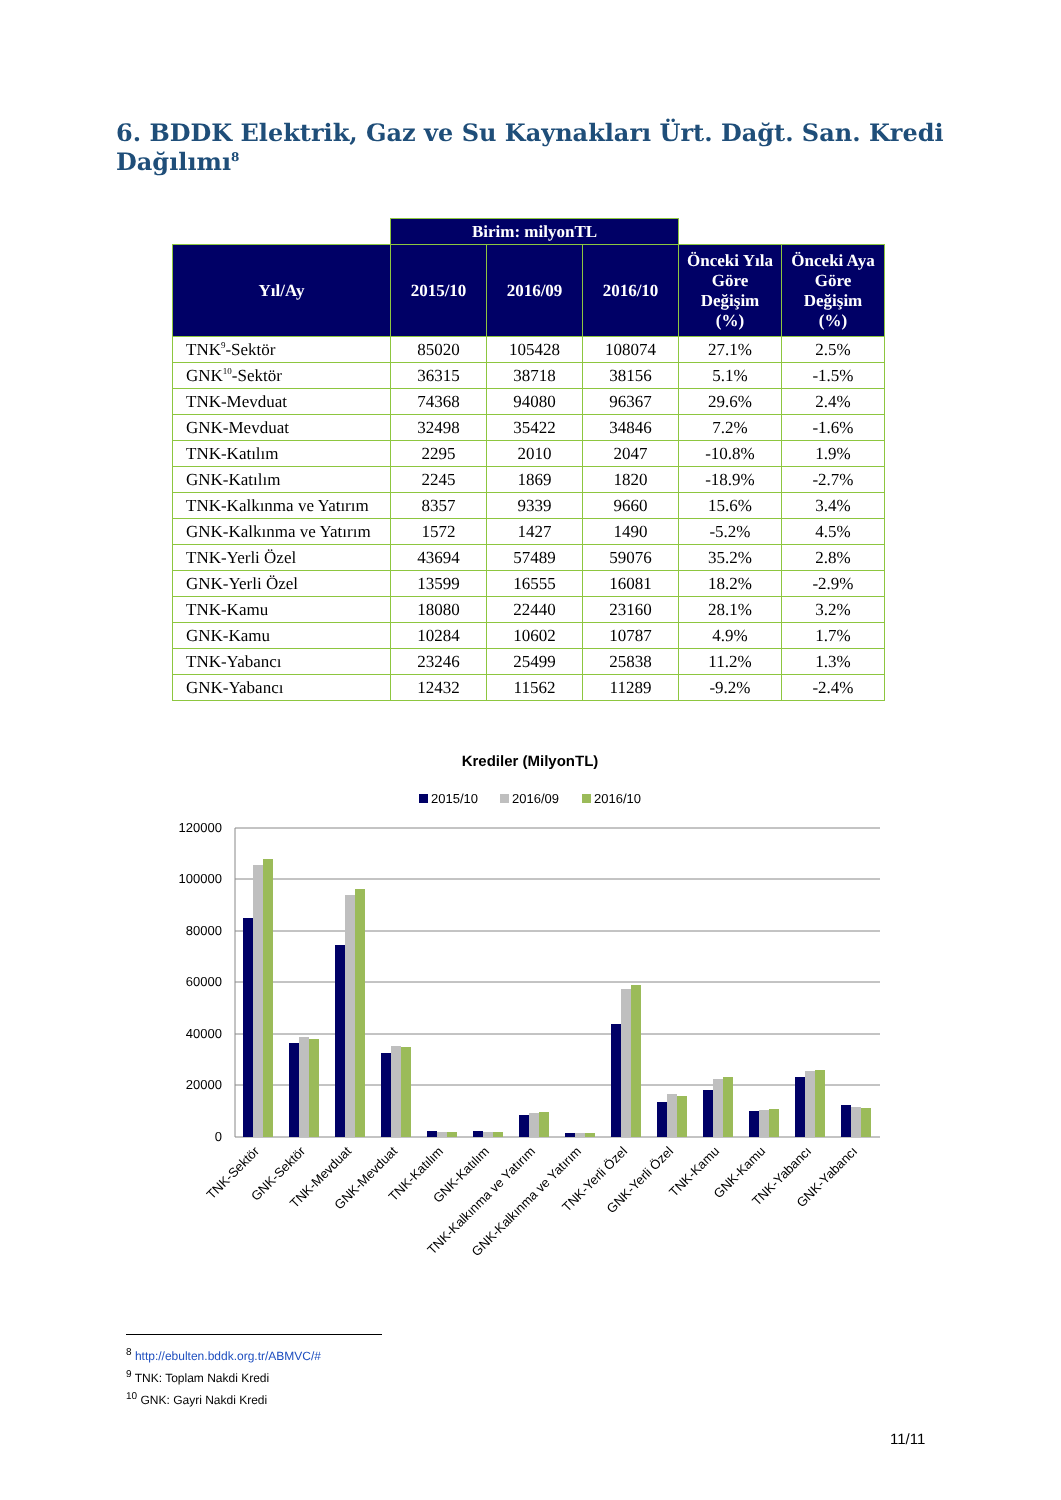6. BDDK Elektrik, Gaz ve Su Kaynakları Ürt. Dağt. San. Kredi Dağılımı<sup>8</sup>
| | Birim: milyonTL | | | | |
| --- | --- | --- | --- | --- | --- |
| Yıl/Ay | 2015/10 | 2016/09 | 2016/10 | Önceki Yıla Göre Değişim (%) | Önceki Aya Göre Değişim (%) |
| TNK<sup>9</sup>-Sektör | 85020 | 105428 | 108074 | 27.1% | 2.5% |
| GNK<sup>10</sup>-Sektör | 36315 | 38718 | 38156 | 5.1% | -1.5% |
| TNK-Mevduat | 74368 | 94080 | 96367 | 29.6% | 2.4% |
| GNK-Mevduat | 32498 | 35422 | 34846 | 7.2% | -1.6% |
| TNK-Katılım | 2295 | 2010 | 2047 | -10.8% | 1.9% |
| GNK-Katılım | 2245 | 1869 | 1820 | -18.9% | -2.7% |
| TNK-Kalkınma ve Yatırım | 8357 | 9339 | 9660 | 15.6% | 3.4% |
| GNK-Kalkınma ve Yatırım | 1572 | 1427 | 1490 | -5.2% | 4.5% |
| TNK-Yerli Özel | 43694 | 57489 | 59076 | 35.2% | 2.8% |
| GNK-Yerli Özel | 13599 | 16555 | 16081 | 18.2% | -2.9% |
| TNK-Kamu | 18080 | 22440 | 23160 | 28.1% | 3.2% |
| GNK-Kamu | 10284 | 10602 | 10787 | 4.9% | 1.7% |
| TNK-Yabancı | 23246 | 25499 | 25838 | 11.2% | 1.3% |
| GNK-Yabancı | 12432 | 11562 | 11289 | -9.2% | -2.4% |
Krediler (MilyonTL)
2015/10
2016/09
2016/10
120000
100000
80000
60000
40000
20000
0
TNK-Sektör
GNK-Sektör
TNK-Mevduat
GNK-Mevduat
TNK-Katılım
GNK-Katılım
TNK-Kalkınma ve Yatırım
GNK-Kalkınma ve Yatırım
TNK-Yerli Özel
GNK-Yerli Özel
TNK-Kamu
GNK-Kamu
TNK-Yabancı
GNK-Yabancı
<sup>8</sup> http://ebulten.bddk.org.tr/ABMVC/#
<sup>9</sup> TNK: Toplam Nakdi Kredi
<sup>10</sup> GNK: Gayri Nakdi Kredi
11/11